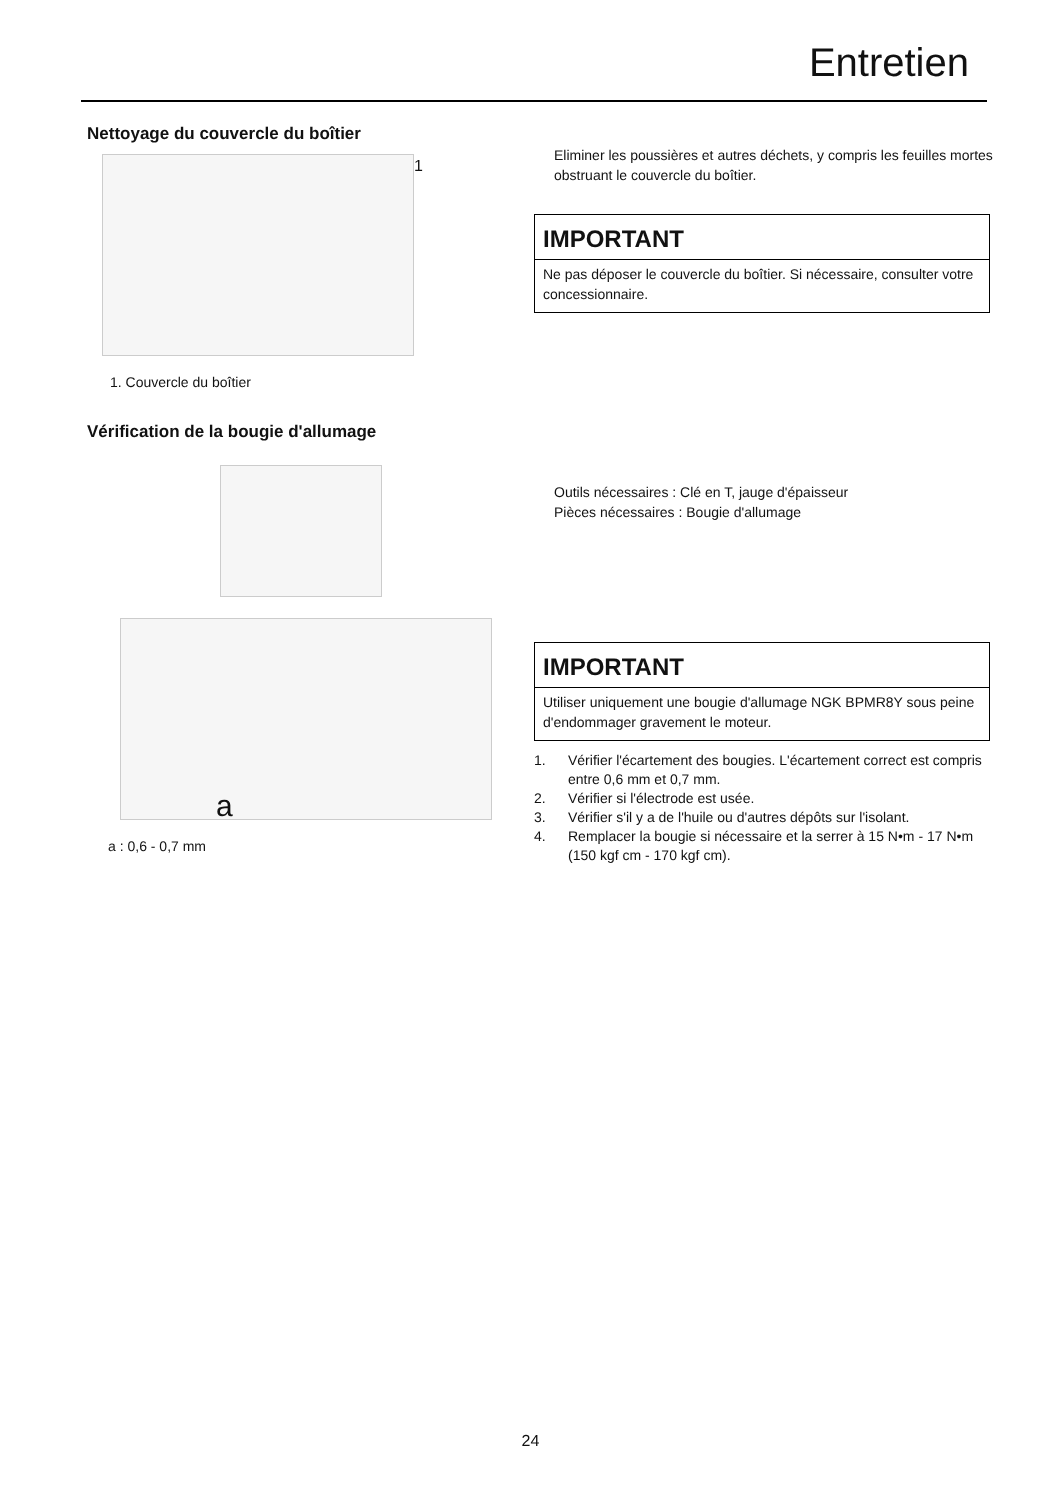Entretien
Nettoyage du couvercle du boîtier
1
1. Couvercle du boîtier
Vérification de la bougie d'allumage
a
a : 0,6 - 0,7 mm
Eliminer les poussières et autres déchets, y compris les feuilles mortes obstruant le couvercle du boîtier.
IMPORTANT
Ne pas déposer le couvercle du boîtier. Si nécessaire, consulter votre concessionnaire.
Outils nécessaires : Clé en T, jauge d'épaisseur
Pièces nécessaires : Bougie d'allumage
IMPORTANT
Utiliser uniquement une bougie d'allumage NGK BPMR8Y sous peine d'endommager gravement le moteur.
1. Vérifier l'écartement des bougies. L'écartement correct est compris entre 0,6 mm et 0,7 mm.
2. Vérifier si l'électrode est usée.
3. Vérifier s'il y a de l'huile ou d'autres dépôts sur l'isolant.
4. Remplacer la bougie si nécessaire et la serrer à 15 N•m - 17 N•m (150 kgf cm - 170 kgf cm).
24